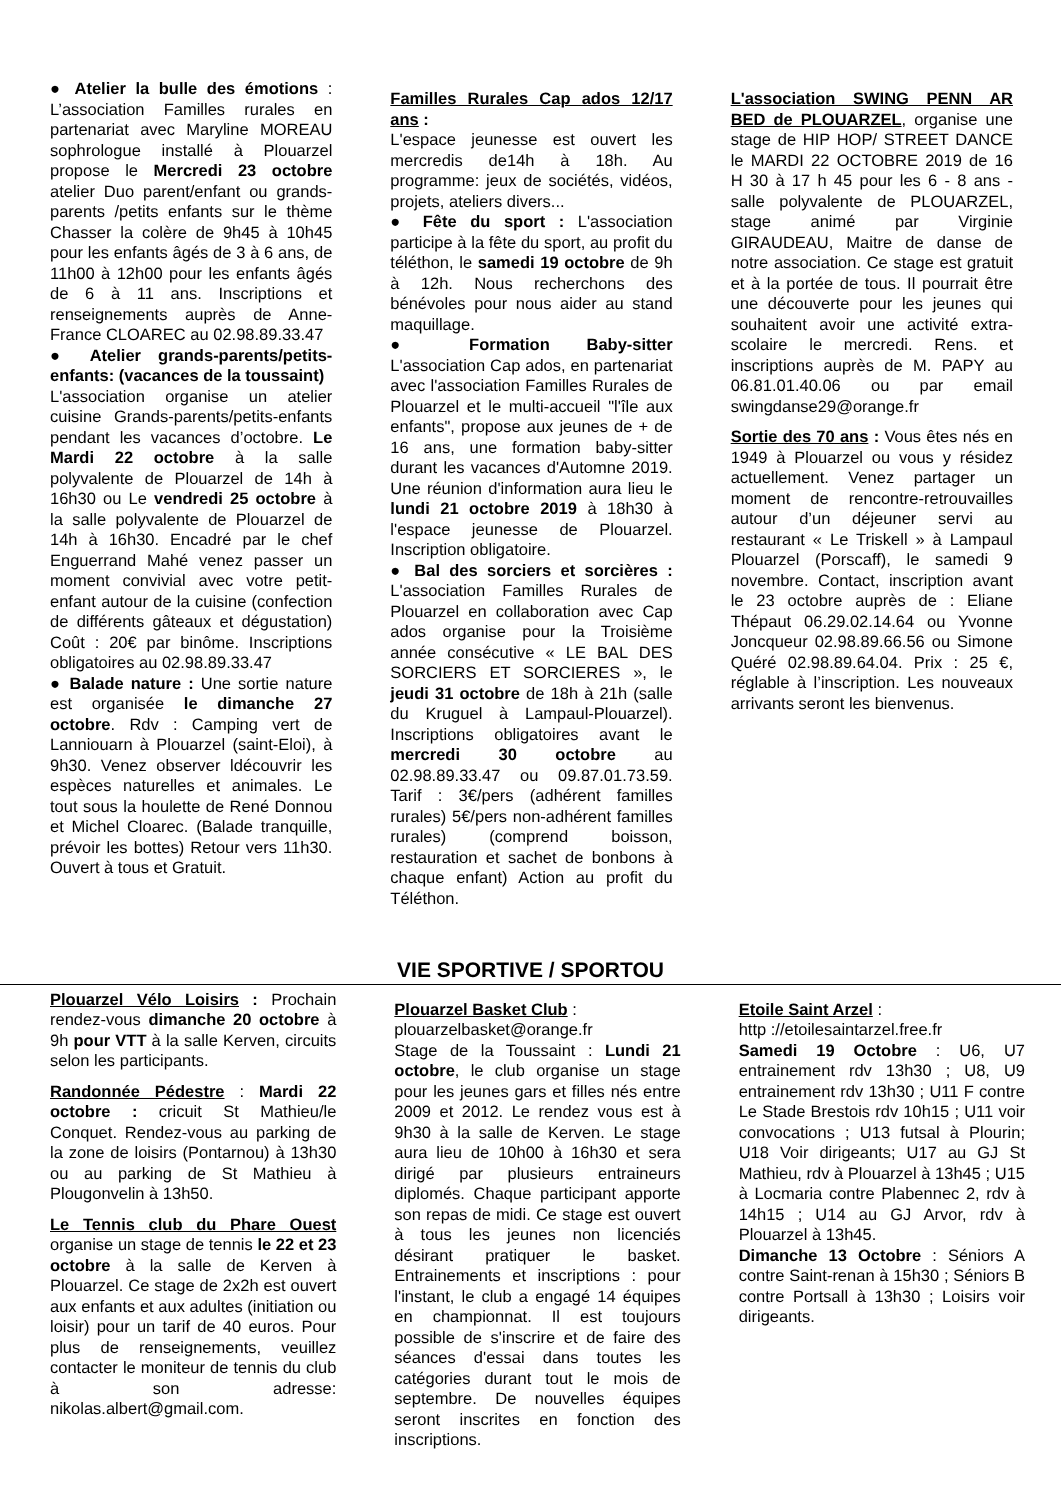● Atelier la bulle des émotions : L’association Familles rurales en partenariat avec Maryline MOREAU sophrologue installé à Plouarzel propose le Mercredi 23 octobre atelier Duo parent/enfant ou grands-parents /petits enfants sur le thème Chasser la colère de 9h45 à 10h45 pour les enfants âgés de 3 à 6 ans, de 11h00 à 12h00 pour les enfants âgés de 6 à 11 ans. Inscriptions et renseignements auprès de Anne-France CLOAREC au 02.98.89.33.47
● Atelier grands-parents/petits-enfants: (vacances de la toussaint)
L'association organise un atelier cuisine Grands-parents/petits-enfants pendant les vacances d’octobre. Le Mardi 22 octobre à la salle polyvalente de Plouarzel de 14h à 16h30 ou Le vendredi 25 octobre à la salle polyvalente de Plouarzel de 14h à 16h30. Encadré par le chef Enguerrand Mahé venez passer un moment convivial avec votre petit-enfant autour de la cuisine (confection de différents gâteaux et dégustation) Coût : 20€ par binôme. Inscriptions obligatoires au 02.98.89.33.47
● Balade nature : Une sortie nature est organisée le dimanche 27 octobre. Rdv : Camping vert de Lanniouarn à Plouarzel (saint-Eloi), à 9h30. Venez observer ldécouvrir les espèces naturelles et animales. Le tout sous la houlette de René Donnou et Michel Cloarec. (Balade tranquille, prévoir les bottes) Retour vers 11h30. Ouvert à tous et Gratuit.
Familles Rurales Cap ados 12/17 ans :
L'espace jeunesse est ouvert les mercredis de14h à 18h. Au programme: jeux de sociétés, vidéos, projets, ateliers divers...
● Fête du sport : L'association participe à la fête du sport, au profit du téléthon, le samedi 19 octobre de 9h à 12h. Nous recherchons des bénévoles pour nous aider au stand maquillage.
● Formation Baby-sitter L'association Cap ados, en partenariat avec l'association Familles Rurales de Plouarzel et le multi-accueil "l'île aux enfants", propose aux jeunes de + de 16 ans, une formation baby-sitter durant les vacances d'Automne 2019. Une réunion d'information aura lieu le lundi 21 octobre 2019 à 18h30 à l'espace jeunesse de Plouarzel. Inscription obligatoire.
● Bal des sorciers et sorcières : L'association Familles Rurales de Plouarzel en collaboration avec Cap ados organise pour la Troisième année consécutive « LE BAL DES SORCIERS ET SORCIERES », le jeudi 31 octobre de 18h à 21h (salle du Kruguel à Lampaul-Plouarzel). Inscriptions obligatoires avant le mercredi 30 octobre au 02.98.89.33.47 ou 09.87.01.73.59. Tarif : 3€/pers (adhérent familles rurales) 5€/pers non-adhérent familles rurales) (comprend boisson, restauration et sachet de bonbons à chaque enfant) Action au profit du Téléthon.
L'association SWING PENN AR BED de PLOUARZEL, organise une stage de HIP HOP/ STREET DANCE le MARDI 22 OCTOBRE 2019 de 16 H 30 à 17 h 45 pour les 6 - 8 ans - salle polyvalente de PLOUARZEL, stage animé par Virginie GIRAUDEAU, Maitre de danse de notre association. Ce stage est gratuit et à la portée de tous. Il pourrait être une découverte pour les jeunes qui souhaitent avoir une activité extra-scolaire le mercredi. Rens. et inscriptions auprès de M. PAPY au 06.81.01.40.06 ou par email swingdanse29@orange.fr
Sortie des 70 ans : Vous êtes nés en 1949 à Plouarzel ou vous y résidez actuellement. Venez partager un moment de rencontre-retrouvailles autour d’un déjeuner servi au restaurant « Le Triskell » à Lampaul Plouarzel (Porscaff), le samedi 9 novembre. Contact, inscription avant le 23 octobre auprès de : Eliane Thépaut 06.29.02.14.64 ou Yvonne Joncqueur 02.98.89.66.56 ou Simone Quéré 02.98.89.64.04. Prix : 25 €, réglable à l’inscription. Les nouveaux arrivants seront les bienvenus.
VIE SPORTIVE / SPORTOU
Plouarzel Vélo Loisirs : Prochain rendez-vous dimanche 20 octobre à 9h pour VTT à la salle Kerven, circuits selon les participants.
Randonnée Pédestre : Mardi 22 octobre : cricuit St Mathieu/le Conquet. Rendez-vous au parking de la zone de loisirs (Pontarnou) à 13h30 ou au parking de St Mathieu à Plougonvelin à 13h50.
Le Tennis club du Phare Ouest organise un stage de tennis le 22 et 23 octobre à la salle de Kerven à Plouarzel. Ce stage de 2x2h est ouvert aux enfants et aux adultes (initiation ou loisir) pour un tarif de 40 euros. Pour plus de renseignements, veuillez contacter le moniteur de tennis du club à son adresse: nikolas.albert@gmail.com.
Plouarzel Basket Club :
plouarzelbasket@orange.fr
Stage de la Toussaint : Lundi 21 octobre, le club organise un stage pour les jeunes gars et filles nés entre 2009 et 2012. Le rendez vous est à 9h30 à la salle de Kerven. Le stage aura lieu de 10h00 à 16h30 et sera dirigé par plusieurs entraineurs diplomés. Chaque participant apporte son repas de midi. Ce stage est ouvert à tous les jeunes non licenciés désirant pratiquer le basket. Entrainements et inscriptions : pour l'instant, le club a engagé 14 équipes en championnat. Il est toujours possible de s'inscrire et de faire des séances d'essai dans toutes les catégories durant tout le mois de septembre. De nouvelles équipes seront inscrites en fonction des inscriptions.
Etoile Saint Arzel :
http ://etoilesaintarzel.free.fr
Samedi 19 Octobre : U6, U7 entrainement rdv 13h30 ; U8, U9 entrainement rdv 13h30 ; U11 F contre Le Stade Brestois rdv 10h15 ; U11 voir convocations ; U13 futsal à Plourin; U18 Voir dirigeants; U17 au GJ St Mathieu, rdv à Plouarzel à 13h45 ; U15 à Locmaria contre Plabennec 2, rdv à 14h15 ; U14 au GJ Arvor, rdv à Plouarzel à 13h45.
Dimanche 13 Octobre : Séniors A contre Saint-renan à 15h30 ; Séniors B contre Portsall à 13h30 ; Loisirs voir dirigeants.